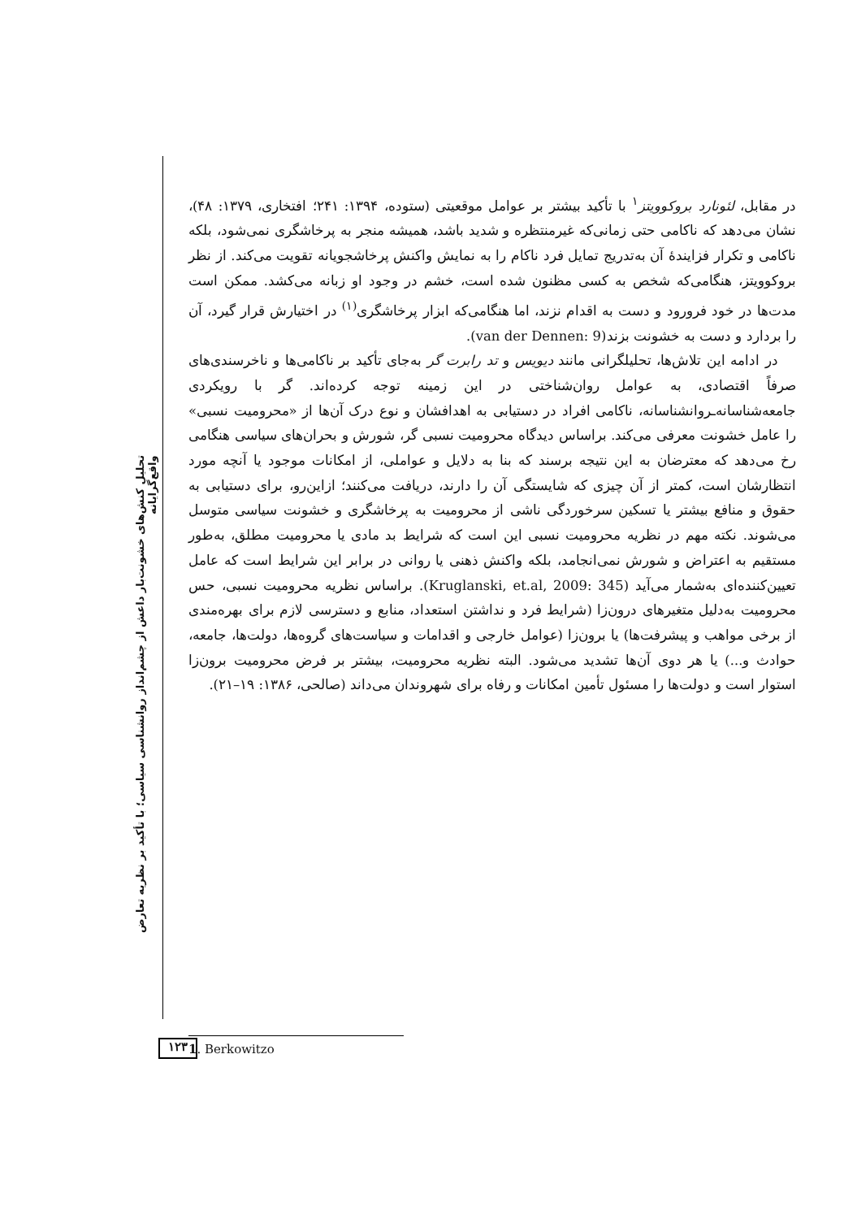تحلیل کنش‌های خشونت‌بار داعش از چشم‌انداز روانشناسی سیاسی؛ با تأکید بر نظریه تعارض واقع‌گرایانه
در مقابل، لئونارد بروکوویتز<sup>۱</sup> با تأکید بیشتر بر عوامل موقعیتی (ستوده، ۱۳۹۴: ۲۴۱؛ افتخاری، ۱۳۷۹: ۴۸)، نشان می‌دهد که ناکامی حتی زمانی‌که غیرمنتظره و شدید باشد، همیشه منجر به پرخاشگری نمی‌شود، بلکه ناکامی و تکرار فزایندهٔ آن به‌تدریج تمایل فرد ناکام را به نمایش واکنش پرخاشجویانه تقویت می‌کند. از نظر بروکوویتز، هنگامی‌که شخص به کسی مظنون شده است، خشم در وجود او زبانه می‌کشد. ممکن است مدت‌ها در خود فرورود و دست به اقدام نزند، اما هنگامی‌که ابزار پرخاشگری<sup>(۱)</sup> در اختیارش قرار گیرد، آن را بردارد و دست به خشونت بزند(van der Dennen: 9).
در ادامه این تلاش‌ها، تحلیلگرانی مانند دیویس و تد رابرت گر به‌جای تأکید بر ناکامی‌ها و ناخرسندی‌های صرفاً اقتصادی، به عوامل روان‌شناختی در این زمینه توجه کرده‌اند. گر با رویکردی جامعه‌شناسانه‌ـروانشناسانه، ناکامی افراد در دستیابی به اهدافشان و نوع درک آن‌ها از «محرومیت نسبی» را عامل خشونت معرفی می‌کند. براساس دیدگاه محرومیت نسبی گر، شورش و بحران‌های سیاسی هنگامی رخ می‌دهد که معترضان به این نتیجه برسند که بنا به دلایل و عواملی، از امکانات موجود یا آنچه مورد انتظارشان است، کمتر از آن چیزی که شایستگی آن را دارند، دریافت می‌کنند؛ ازاین‌رو، برای دستیابی به حقوق و منافع بیشتر یا تسکین سرخوردگی ناشی از محرومیت به پرخاشگری و خشونت سیاسی متوسل می‌شوند. نکته مهم در نظریه محرومیت نسبی این است که شرایط بد مادی یا محرومیت مطلق، به‌طور مستقیم به اعتراض و شورش نمی‌انجامد، بلکه واکنش ذهنی یا روانی در برابر این شرایط است که عامل تعیین‌کننده‌ای به‌شمار می‌آید (Kruglanski, et.al, 2009: 345). براساس نظریه محرومیت نسبی، حس محرومیت به‌دلیل متغیرهای درون‌زا (شرایط فرد و نداشتن استعداد، منابع و دسترسی لازم برای بهره‌مندی از برخی مواهب و پیشرفت‌ها) یا برون‌زا (عوامل خارجی و اقدامات و سیاست‌های گروه‌ها، دولت‌ها، جامعه، حوادث و...) یا هر دوی آن‌ها تشدید می‌شود. البته نظریه محرومیت، بیشتر بر فرض محرومیت برون‌زا استوار است و دولت‌ها را مسئول تأمین امکانات و رفاه برای شهروندان می‌داند (صالحی، ۱۳۸۶: ۱۹–۲۱).
۱۲۳ 1. Berkowitzo